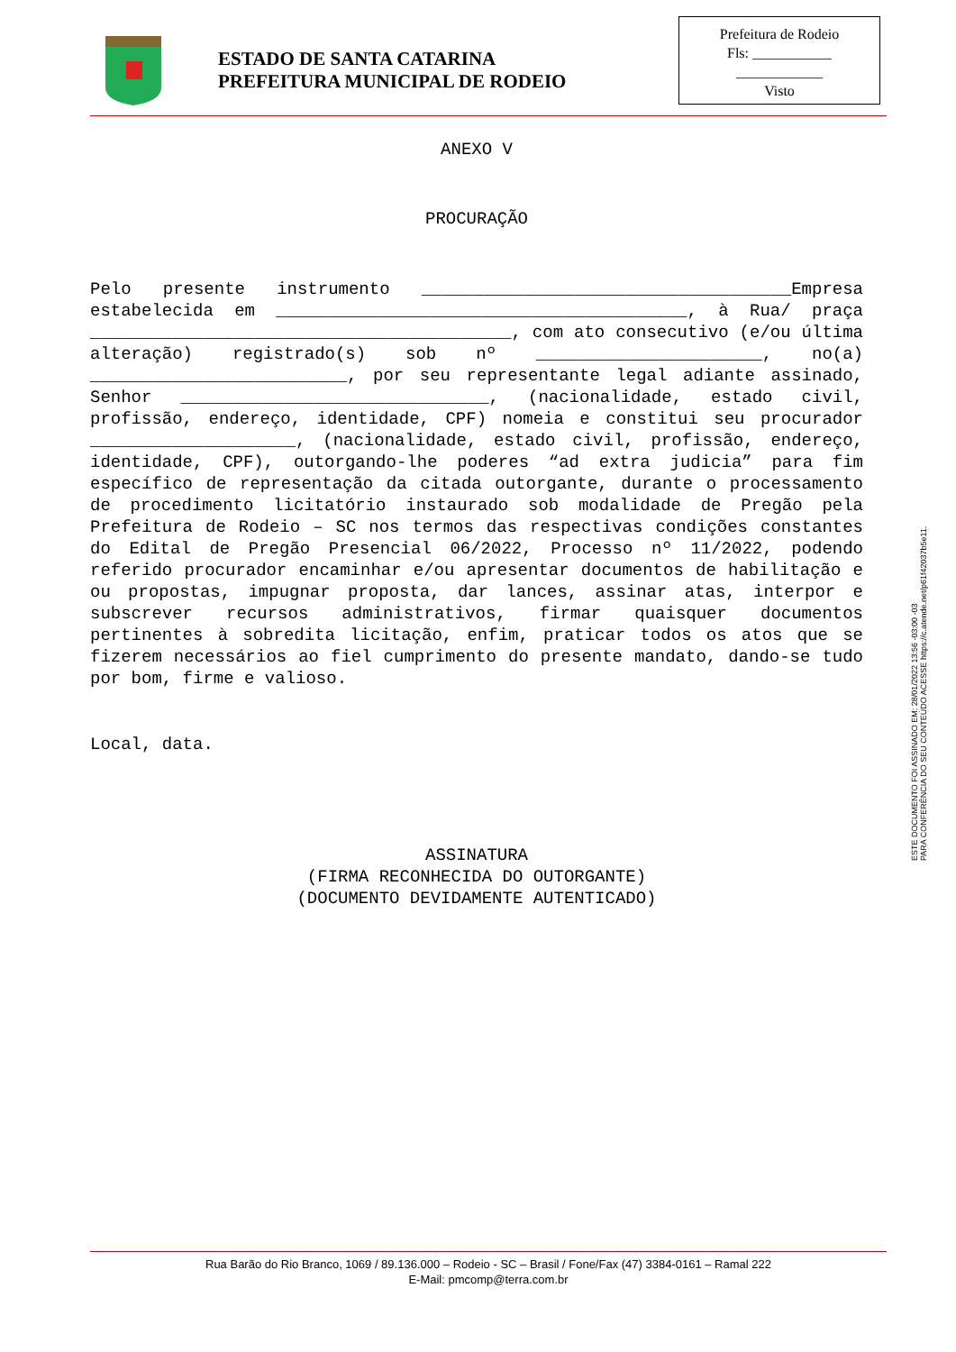ESTADO DE SANTA CATARINA
PREFEITURA MUNICIPAL DE RODEIO
Prefeitura de Rodeio
Fls: ___________
____________
Visto
ANEXO V
PROCURAÇÃO
Pelo presente instrumento ____________________________________Empresa estabelecida em ________________________________________, à Rua/ praça _________________________________________, com ato consecutivo (e/ou última alteração) registrado(s) sob nº ______________________, no(a) _________________________, por seu representante legal adiante assinado, Senhor ______________________________, (nacionalidade, estado civil, profissão, endereço, identidade, CPF) nomeia e constitui seu procurador ____________________, (nacionalidade, estado civil, profissão, endereço, identidade, CPF), outorgando-lhe poderes “ad extra judicia” para fim específico de representação da citada outorgante, durante o processamento de procedimento licitatório instaurado sob modalidade de Pregão pela Prefeitura de Rodeio – SC nos termos das respectivas condições constantes do Edital de Pregão Presencial 06/2022, Processo nº 11/2022, podendo referido procurador encaminhar e/ou apresentar documentos de habilitação e ou propostas, impugnar proposta, dar lances, assinar atas, interpor e subscrever recursos administrativos, firmar quaisquer documentos pertinentes à sobredita licitação, enfim, praticar todos os atos que se fizerem necessários ao fiel cumprimento do presente mandato, dando-se tudo por bom, firme e valioso.
Local, data.
ASSINATURA
(FIRMA RECONHECIDA DO OUTORGANTE)
(DOCUMENTO DEVIDAMENTE AUTENTICADO)
ESTE DOCUMENTO FOI ASSINADO EM: 28/01/2022 13:56 -03:00 -03
PARA CONFERÊNCIA DO SEU CONTEÚDO ACESSE https://c.atende.net/p61f42037b5e11.
Rua Barão do Rio Branco, 1069 / 89.136.000 – Rodeio - SC – Brasil / Fone/Fax (47) 3384-0161 – Ramal 222
E-Mail: pmcomp@terra.com.br